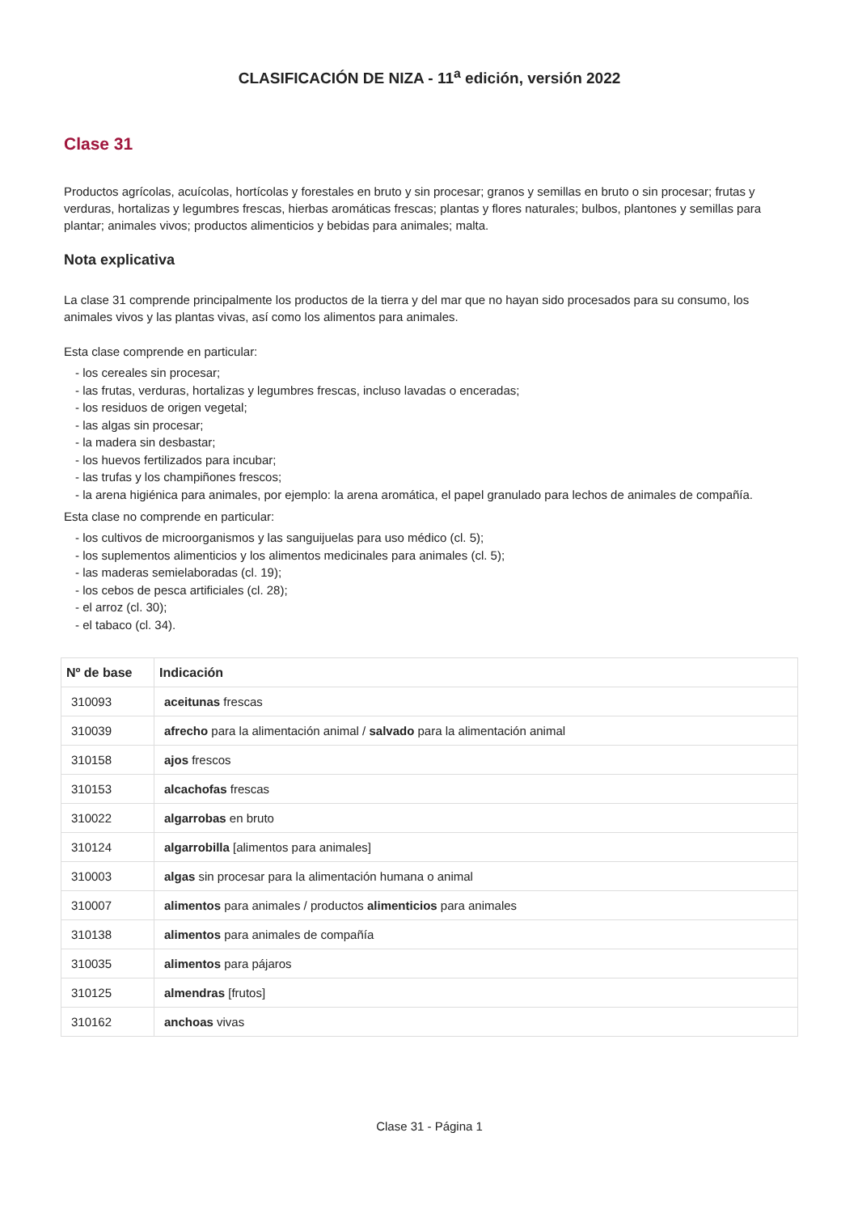CLASIFICACIÓN DE NIZA - 11<sup>a</sup> edición, versión 2022
Clase 31
Productos agrícolas, acuícolas, hortícolas y forestales en bruto y sin procesar; granos y semillas en bruto o sin procesar; frutas y verduras, hortalizas y legumbres frescas, hierbas aromáticas frescas; plantas y flores naturales; bulbos, plantones y semillas para plantar; animales vivos; productos alimenticios y bebidas para animales; malta.
Nota explicativa
La clase 31 comprende principalmente los productos de la tierra y del mar que no hayan sido procesados para su consumo, los animales vivos y las plantas vivas, así como los alimentos para animales.
Esta clase comprende en particular:
- los cereales sin procesar;
- las frutas, verduras, hortalizas y legumbres frescas, incluso lavadas o enceradas;
- los residuos de origen vegetal;
- las algas sin procesar;
- la madera sin desbastar;
- los huevos fertilizados para incubar;
- las trufas y los champiñones frescos;
- la arena higiénica para animales, por ejemplo: la arena aromática, el papel granulado para lechos de animales de compañía.
Esta clase no comprende en particular:
- los cultivos de microorganismos y las sanguijuelas para uso médico (cl. 5);
- los suplementos alimenticios y los alimentos medicinales para animales (cl. 5);
- las maderas semielaboradas (cl. 19);
- los cebos de pesca artificiales (cl. 28);
- el arroz (cl. 30);
- el tabaco (cl. 34).
| Nº de base | Indicación |
| --- | --- |
| 310093 | aceitunas frescas |
| 310039 | afrecho para la alimentación animal / salvado para la alimentación animal |
| 310158 | ajos frescos |
| 310153 | alcachofas frescas |
| 310022 | algarrobas en bruto |
| 310124 | algarrobilla [alimentos para animales] |
| 310003 | algas sin procesar para la alimentación humana o animal |
| 310007 | alimentos para animales / productos alimenticios para animales |
| 310138 | alimentos para animales de compañía |
| 310035 | alimentos para pájaros |
| 310125 | almendras [frutos] |
| 310162 | anchoas vivas |
Clase 31 - Página 1